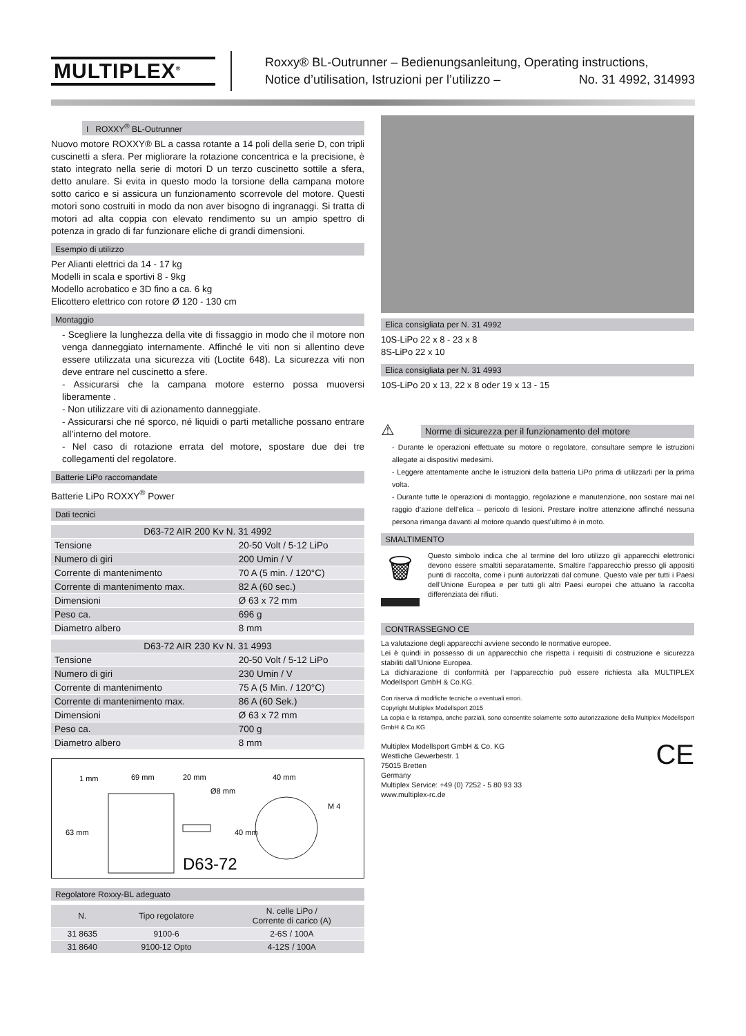MULTIPLEX<sup>®</sup>
Roxxy® BL-Outrunner – Bedienungsanleitung, Operating instructions,
Notice d’utilisation, Istruzioni per l’utilizzo – No. 31 4992, 314993
I ROXXY<sup>®</sup> BL-Outrunner
Nuovo motore ROXXY® BL a cassa rotante a 14 poli della serie D, con tripli cuscinetti a sfera. Per migliorare la rotazione concentrica e la precisione, è stato integrato nella serie di motori D un terzo cuscinetto sottile a sfera, detto anulare. Si evita in questo modo la torsione della campana motore sotto carico e si assicura un funzionamento scorrevole del motore. Questi motori sono costruiti in modo da non aver bisogno di ingranaggi. Si tratta di motori ad alta coppia con elevato rendimento su un ampio spettro di potenza in grado di far funzionare eliche di grandi dimensioni.
Esempio di utilizzo
Per Alianti elettrici da 14 - 17 kg
Modelli in scala e sportivi 8 - 9kg
Modello acrobatico e 3D fino a ca. 6 kg
Elicottero elettrico con rotore Ø 120 - 130 cm
Montaggio
- Scegliere la lunghezza della vite di fissaggio in modo che il motore non venga danneggiato internamente. Affinché le viti non si allentino deve essere utilizzata una sicurezza viti (Loctite 648). La sicurezza viti non deve entrare nel cuscinetto a sfere.
- Assicurarsi che la campana motore esterno possa muoversi liberamente .
- Non utilizzare viti di azionamento danneggiate.
- Assicurarsi che né sporco, né liquidi o parti metalliche possano entrare all’interno del motore.
- Nel caso di rotazione errata del motore, spostare due dei tre collegamenti del regolatore.
Batterie LiPo raccomandate
Batterie LiPo ROXXY<sup>®</sup> Power
Dati tecnici
| D63-72 AIR 200 Kv N. 31 4992 | |
| --- | --- |
| Tensione | 20-50 Volt / 5-12 LiPo |
| Numero di giri | 200 Umin / V |
| Corrente di mantenimento | 70 A (5 min. / 120°C) |
| Corrente di mantenimento max. | 82 A (60 sec.) |
| Dimensioni | Ø 63 x 72 mm |
| Peso ca. | 696 g |
| Diametro albero | 8 mm |
| D63-72 AIR 230 Kv N. 31 4993 | |
| --- | --- |
| Tensione | 20-50 Volt / 5-12 LiPo |
| Numero di giri | 230 Umin / V |
| Corrente di mantenimento | 75 A (5 Min. / 120°C) |
| Corrente di mantenimento max. | 86 A (60 Sek.) |
| Dimensioni | Ø 63 x 72 mm |
| Peso ca. | 700 g |
| Diametro albero | 8 mm |
1 mm
69 mm
20 mm
40 mm
Ø8 mm
M 4
63 mm
40 mm
D63-72
Regolatore Roxxy-BL adeguato
| N. | Tipo regolatore | N. celle LiPo / Corrente di carico (A) |
| --- | --- | --- |
| 31 8635 | 9100-6 | 2-6S / 100A |
| 31 8640 | 9100-12 Opto | 4-12S / 100A |
Elica consigliata per N. 31 4992
10S-LiPo 22 x 8 - 23 x 8
8S-LiPo 22 x 10
Elica consigliata per N. 31 4993
10S-LiPo 20 x 13, 22 x 8 oder 19 x 13 - 15
⚠
Norme di sicurezza per il funzionamento del motore
- Durante le operazioni effettuate su motore o regolatore, consultare sempre le istruzioni allegate ai dispositivi medesimi.
- Leggere attentamente anche le istruzioni della batteria LiPo prima di utilizzarli per la prima volta.
- Durante tutte le operazioni di montaggio, regolazione e manutenzione, non sostare mai nel raggio d’azione dell’elica – pericolo di lesioni. Prestare inoltre attenzione affinché nessuna persona rimanga davanti al motore quando quest’ultimo è in moto.
SMALTIMENTO
🗑
Questo simbolo indica che al termine del loro utilizzo gli apparecchi elettronici devono essere smaltiti separatamente. Smaltire l’apparecchio presso gli appositi punti di raccolta, come i punti autorizzati dal comune. Questo vale per tutti i Paesi dell’Unione Europea e per tutti gli altri Paesi europei che attuano la raccolta differenziata dei rifiuti.
CONTRASSEGNO CE
La valutazione degli apparecchi avviene secondo le normative europee.
Lei è quindi in possesso di un apparecchio che rispetta i requisiti di costruzione e sicurezza stabiliti dall’Unione Europea.
La dichiarazione di conformità per l’apparecchio può essere richiesta alla MULTIPLEX Modellsport GmbH & Co.KG.
Con riserva di modifiche tecniche o eventuali errori.
Copyright Multiplex Modellsport 2015
La copia e la ristampa, anche parziali, sono consentite solamente sotto autorizzazione della Multiplex Modellsport GmbH & Co.KG
Multiplex Modellsport GmbH & Co. KG
Westliche Gewerbestr. 1
75015 Bretten
Germany
Multiplex Service: +49 (0) 7252 - 5 80 93 33
www.multiplex-rc.de
CE